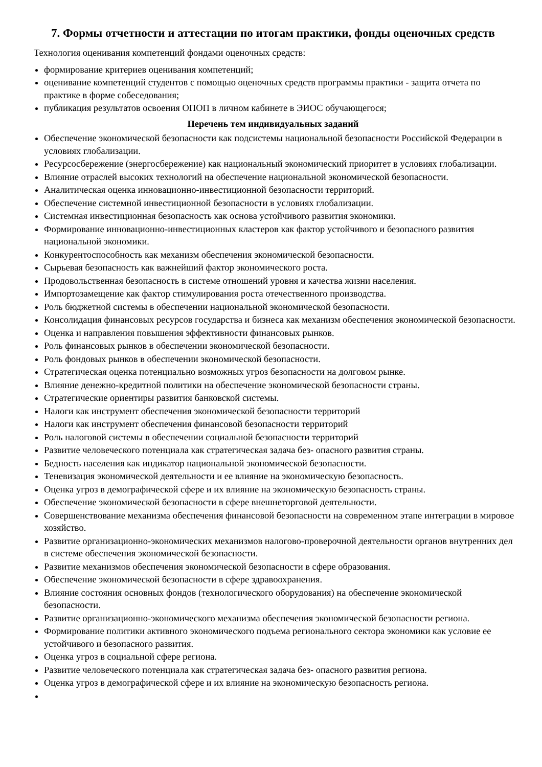7. Формы отчетности и аттестации по итогам практики, фонды оценочных средств
Технология оценивания компетенций фондами оценочных средств:
формирование критериев оценивания компетенций;
оценивание компетенций студентов с помощью оценочных средств программы практики - защита отчета по практике в форме собеседования;
публикация результатов освоения ОПОП в личном кабинете в ЭИОС обучающегося;
Перечень тем индивидуальных заданий
Обеспечение экономической безопасности как подсистемы национальной безопасности Российской Федерации в условиях глобализации.
Ресурсосбережение (энергосбережение) как национальный экономический приоритет в условиях глобализации.
Влияние отраслей высоких технологий на обеспечение национальной экономической безопасности.
Аналитическая оценка инновационно-инвестиционной безопасности территорий.
Обеспечение системной инвестиционной безопасности в условиях глобализации.
Системная инвестиционная безопасность как основа устойчивого развития экономики.
Формирование инновационно-инвестиционных кластеров как фактор устойчивого и безопасного развития национальной экономики.
Конкурентоспособность как механизм обеспечения экономической безопасности.
Сырьевая безопасность как важнейший фактор экономического роста.
Продовольственная безопасность в системе отношений уровня и качества жизни населения.
Импортозамещение как фактор стимулирования роста отечественного производства.
Роль бюджетной системы в обеспечении национальной экономической безопасности.
Консолидация финансовых ресурсов государства и бизнеса как механизм обеспечения экономической безопасности.
Оценка и направления повышения эффективности финансовых рынков.
Роль финансовых рынков в обеспечении экономической безопасности.
Роль фондовых рынков в обеспечении экономической безопасности.
Стратегическая оценка потенциально возможных угроз безопасности на долговом рынке.
Влияние денежно-кредитной политики на обеспечение экономической безопасности страны.
Стратегические ориентиры развития банковской системы.
Налоги как инструмент обеспечения экономической безопасности территорий
Налоги как инструмент обеспечения финансовой безопасности территорий
Роль налоговой системы в обеспечении социальной безопасности территорий
Развитие человеческого потенциала как стратегическая задача без- опасного развития страны.
Бедность населения как индикатор национальной экономической безопасности.
Теневизация экономической деятельности и ее влияние на экономическую безопасность.
Оценка угроз в демографической сфере и их влияние на экономическую безопасность страны.
Обеспечение экономической безопасности в сфере внешнеторговой деятельности.
Совершенствование механизма обеспечения финансовой безопасности на современном этапе интеграции в мировое хозяйство.
Развитие организационно-экономических механизмов налогово-проверочной деятельности органов внутренних дел в системе обеспечения экономической безопасности.
Развитие механизмов обеспечения экономической безопасности в сфере образования.
Обеспечение экономической безопасности в сфере здравоохранения.
Влияние состояния основных фондов (технологического оборудования) на обеспечение экономической безопасности.
Развитие организационно-экономического механизма обеспечения экономической безопасности региона.
Формирование политики активного экономического подъема регионального сектора экономики как условие ее устойчивого и безопасного развития.
Оценка угроз в социальной сфере региона.
Развитие человеческого потенциала как стратегическая задача без- опасного развития региона.
Оценка угроз в демографической сфере и их влияние на экономическую безопасность региона.